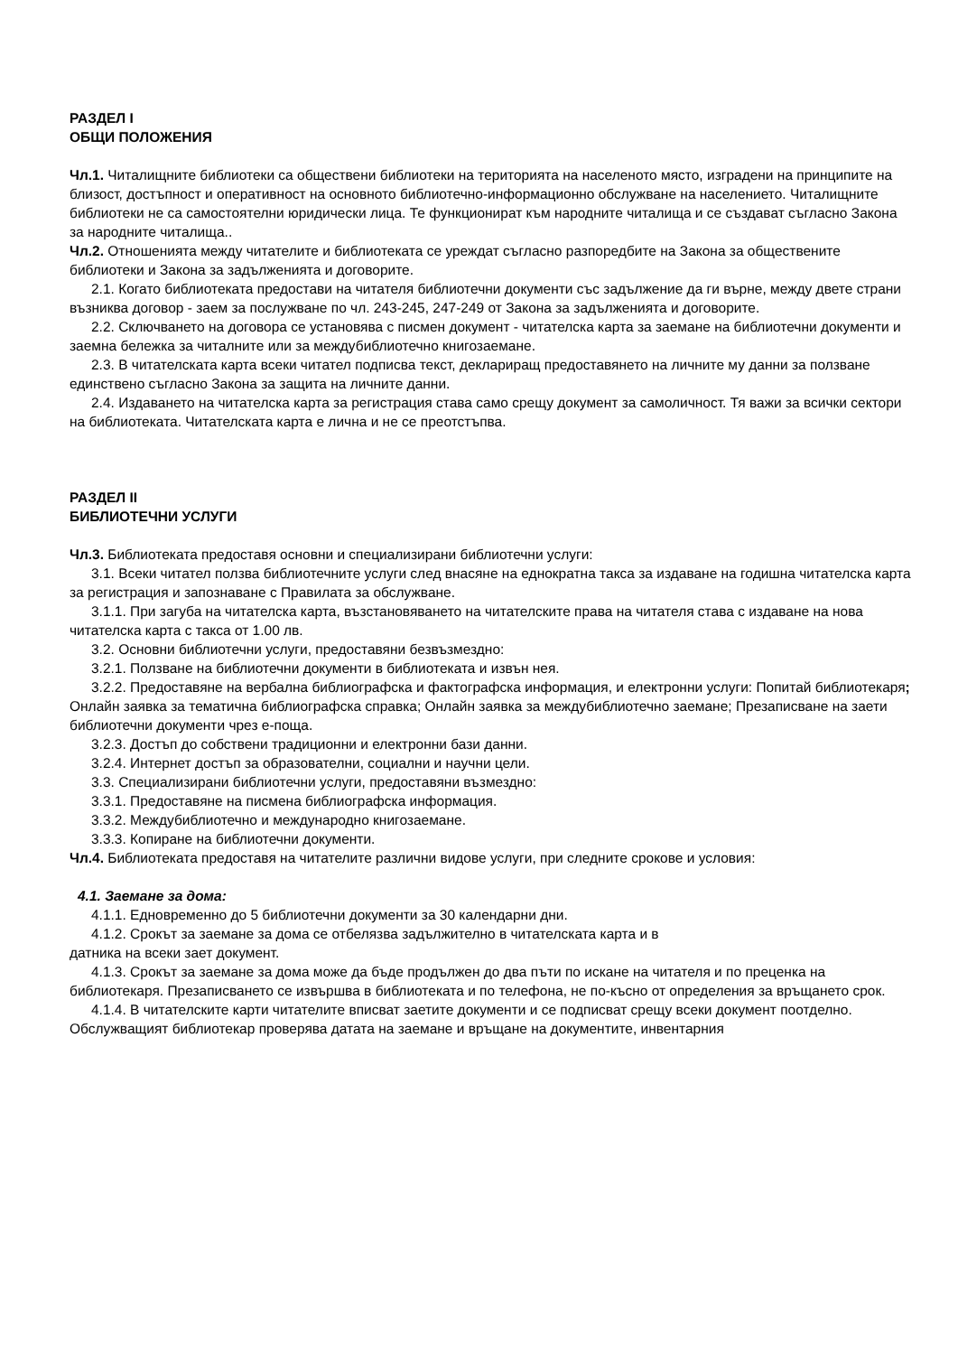РАЗДЕЛ I
ОБЩИ ПОЛОЖЕНИЯ
Чл.1. Читалищните библиотеки са обществени библиотеки на територията на населеното място, изградени на принципите на близост, достъпност и оперативност на основното библиотечно-информационно обслужване на населението. Читалищните библиотеки не са самостоятелни юридически лица. Те функционират към народните читалища и се създават съгласно Закона за народните читалища..
Чл.2. Отношенията между читателите и библиотеката се уреждат съгласно разпоредбите на Закона за обществените библиотеки и Закона за задълженията и договорите.
2.1. Когато библиотеката предостави на читателя библиотечни документи със задължение да ги върне, между двете страни възниква договор - заем за послужване по чл. 243-245, 247-249 от Закона за задълженията и договорите.
2.2. Сключването на договора се установява с писмен документ - читателска карта за заемане на библиотечни документи и заемна бележка за читалните или за междубиблиотечно книгозаемане.
2.3. В читателската карта всеки читател подписва текст, деклариращ предоставянето на личните му данни за ползване единствено съгласно Закона за защита на личните данни.
2.4. Издаването на читателска карта за регистрация става само срещу документ за самоличност. Тя важи за всички сектори на библиотеката. Читателската карта е лична и не се преотстъпва.
РАЗДЕЛ II
БИБЛИОТЕЧНИ УСЛУГИ
Чл.3. Библиотеката предоставя основни и специализирани библиотечни услуги:
3.1. Всеки читател ползва библиотечните услуги след внасяне на еднократна такса за издаване на годишна читателска карта за регистрация и запознаване с Правилата за обслужване.
3.1.1. При загуба на читателска карта, възстановяването на читателските права на читателя става с издаване на нова читателска карта с такса от 1.00 лв.
3.2. Основни библиотечни услуги, предоставяни безвъзмездно:
3.2.1. Ползване на библиотечни документи в библиотеката и извън нея.
3.2.2. Предоставяне на вербална библиографска и фактографска информация, и електронни услуги: Попитай библиотекаря; Онлайн заявка за тематична библиографска справка; Онлайн заявка за междубиблиотечно заемане; Презаписване на заети библиотечни документи чрез е-поща.
3.2.3. Достъп до собствени традиционни и електронни бази данни.
3.2.4. Интернет достъп за образователни, социални и научни цели.
3.3. Специализирани библиотечни услуги, предоставяни възмездно:
3.3.1. Предоставяне на писмена библиографска информация.
3.3.2. Междубиблиотечно и международно книгозаемане.
3.3.3. Копиране на библиотечни документи.
Чл.4. Библиотеката предоставя на читателите различни видове услуги, при следните срокове и условия:
4.1. Заемане за дома:
4.1.1. Едновременно до 5 библиотечни документи за 30 календарни дни.
4.1.2. Срокът за заемане за дома се отбелязва задължително в читателската карта и в
датника на всеки зает документ.
4.1.3. Срокът за заемане за дома може да бъде продължен до два пъти по искане на читателя и по преценка на библиотекаря. Презаписването се извършва в библиотеката и по телефона, не по-късно от определения за връщането срок.
4.1.4. В читателските карти читателите вписват заетите документи и се подписват срещу всеки документ поотделно. Обслужващият библиотекар проверява датата на заемане и връщане на документите, инвентарния